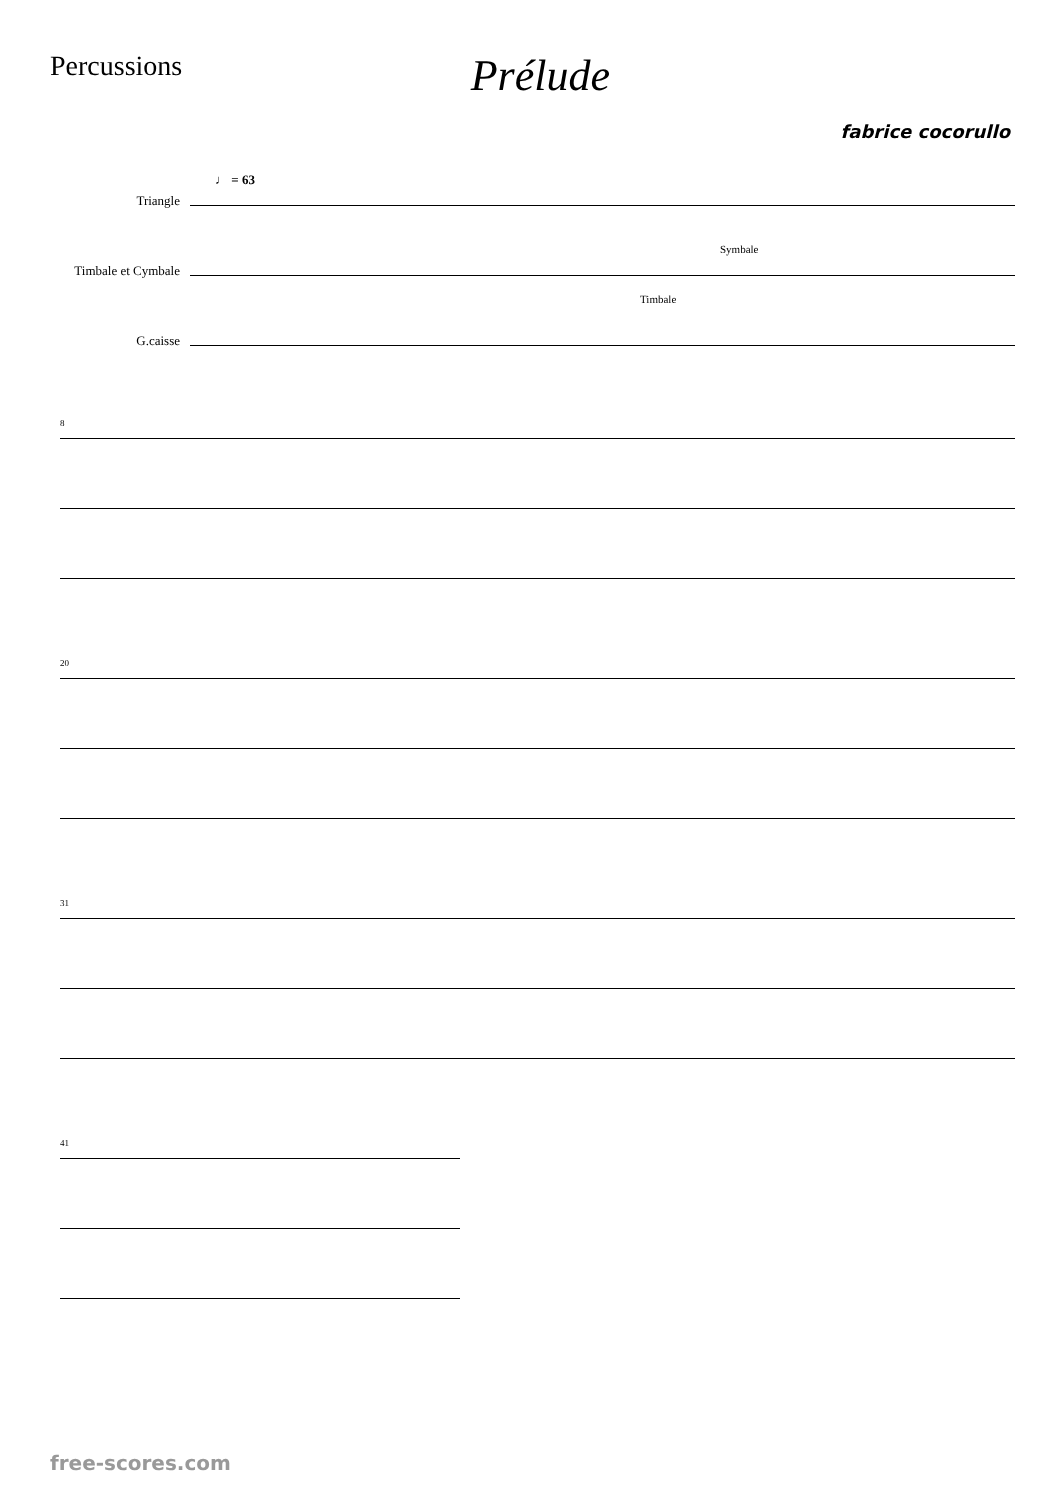Percussions
Prélude
fabrice cocorullo
♩ = 63
Triangle
Timbale et Cymbale
Symbale
Timbale
G.caisse
8 20 31 41
free-scores.com